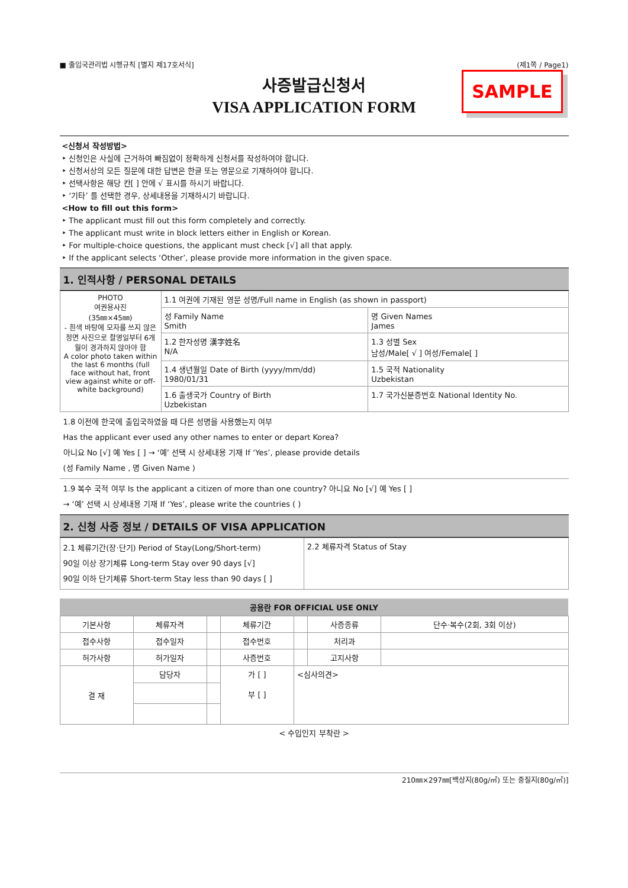■ 출입국관리법 시행규칙 [별지 제17호서식] (제1쪽 / Page1)
사증발급신청서
VISA APPLICATION FORM
SAMPLE
<신청서 작성방법>
‣ 신청인은 사실에 근거하여 빠짐없이 정확하게 신청서를 작성하여야 합니다.
‣ 신청서상의 모든 질문에 대한 답변은 한글 또는 영문으로 기재하여야 합니다.
‣ 선택사항은 해당 칸[ ] 안에 √ 표시를 하시기 바랍니다.
‣ ‘기타’ 를 선택한 경우, 상세내용을 기재하시기 바랍니다.
<How to fill out this form>
‣ The applicant must fill out this form completely and correctly.
‣ The applicant must write in block letters either in English or Korean.
‣ For multiple-choice questions, the applicant must check [√] all that apply.
‣ If the applicant selects ‘Other’, please provide more information in the given space.
1. 인적사항 / PERSONAL DETAILS
| PHOTO 여권용사진 (35㎜×45㎜) - 흰색 바탕에 모자를 쓰지 않은 정면 사진으로 촬영일부터 6개월이 경과하지 않아야 함 A color photo taken within the last 6 months (full face without hat, front view against white or off-white background) | 1.1 여권에 기재된 영문 성명/Full name in English (as shown in passport) | |
| | 성 Family Name Smith | 명 Given Names James |
| | 1.2 한자성명 漢字姓名 N/A | 1.3 성별 Sex 남성/Male[ √ ] 여성/Female[ ] |
| | 1.4 생년월일 Date of Birth (yyyy/mm/dd) 1980/01/31 | 1.5 국적 Nationality Uzbekistan |
| | 1.6 출생국가 Country of Birth Uzbekistan | 1.7 국가신분증번호 National Identity No. |
1.8 이전에 한국에 출입국하였을 때 다른 성명을 사용했는지 여부
Has the applicant ever used any other names to enter or depart Korea?
아니요 No [√] 예 Yes [ ] → ‘예’ 선택 시 상세내용 기재 If ‘Yes’, please provide details
(성 Family Name , 명 Given Name )
1.9 복수 국적 여부 Is the applicant a citizen of more than one country? 아니요 No [√] 예 Yes [ ]
→ ‘예’ 선택 시 상세내용 기재 If ‘Yes’, please write the countries ( )
2. 신청 사증 정보 / DETAILS OF VISA APPLICATION
| 2.1 체류기간(장·단기) Period of Stay(Long/Short-term) 90일 이상 장기체류 Long-term Stay over 90 days [√] 90일 이하 단기체류 Short-term Stay less than 90 days [ ] | 2.2 체류자격 Status of Stay |
| 공용란 FOR OFFICIAL USE ONLY | | | | | | |
| --- | --- | --- | --- | --- | --- | --- |
| 기본사항 | 체류자격 | | 체류기간 | | 사증종류 | 단수·복수(2회, 3회 이상) |
| 접수사항 | 접수일자 | | 접수번호 | | 처리과 | |
| 허가사항 | 허가일자 | | 사증번호 | | 고지사항 | |
| 결 재 | 담당자 | | 가 [ ] 부 [ ] | <심사의견> | | |
< 수입인지 부착란 >
210㎜×297㎜[백상지(80g/㎡) 또는 중질지(80g/㎡)]